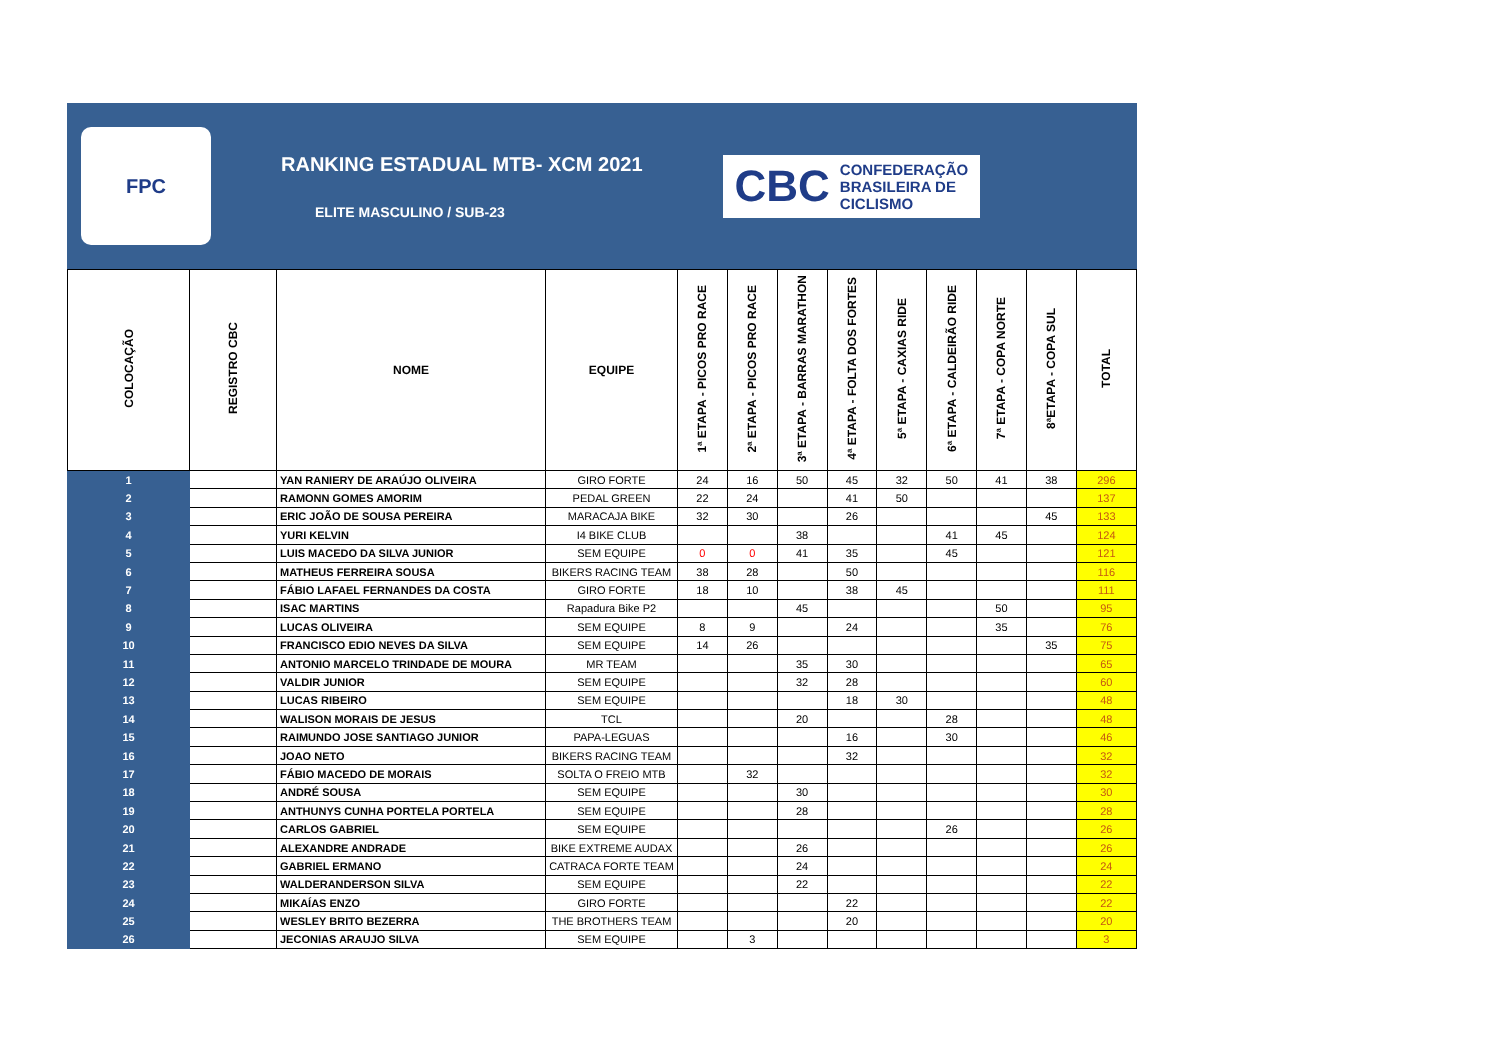FPC
RANKING ESTADUAL MTB- XCM 2021
ELITE MASCULINO / SUB-23
CBC CONFEDERAÇÃO
BRASILEIRA DE
CICLISMO
| COLOCAÇÃO | REGISTRO CBC | NOME | EQUIPE | 1ª ETAPA - PICOS PRO RACE | 2ª ETAPA - PICOS PRO RACE | 3ª ETAPA - BARRAS MARATHON | 4ª ETAPA - FOLTA DOS FORTES | 5ª ETAPA - CAXIAS RIDE | 6ª ETAPA - CALDEIRÃO RIDE | 7ª ETAPA - COPA NORTE | 8ªETAPA - COPA SUL | TOTAL |
| --- | --- | --- | --- | --- | --- | --- | --- | --- | --- | --- | --- | --- |
| 1 | | YAN RANIERY DE ARAÚJO OLIVEIRA | GIRO FORTE | 24 | 16 | 50 | 45 | 32 | 50 | 41 | 38 | 296 |
| 2 | | RAMONN GOMES AMORIM | PEDAL GREEN | 22 | 24 | | 41 | 50 | | | | 137 |
| 3 | | ERIC JOÃO DE SOUSA PEREIRA | MARACAJA BIKE | 32 | 30 | | 26 | | | | 45 | 133 |
| 4 | | YURI KELVIN | I4 BIKE CLUB | | | 38 | | | 41 | 45 | | 124 |
| 5 | | LUIS MACEDO DA SILVA JUNIOR | SEM EQUIPE | 0 | 0 | 41 | 35 | | 45 | | | 121 |
| 6 | | MATHEUS FERREIRA SOUSA | BIKERS RACING TEAM | 38 | 28 | | 50 | | | | | 116 |
| 7 | | FÁBIO LAFAEL FERNANDES DA COSTA | GIRO FORTE | 18 | 10 | | 38 | 45 | | | | 111 |
| 8 | | ISAC MARTINS | Rapadura Bike P2 | | | 45 | | | | 50 | | 95 |
| 9 | | LUCAS OLIVEIRA | SEM EQUIPE | 8 | 9 | | 24 | | | 35 | | 76 |
| 10 | | FRANCISCO EDIO NEVES DA SILVA | SEM EQUIPE | 14 | 26 | | | | | | 35 | 75 |
| 11 | | ANTONIO MARCELO TRINDADE DE MOURA | MR TEAM | | | 35 | 30 | | | | | 65 |
| 12 | | VALDIR JUNIOR | SEM EQUIPE | | | 32 | 28 | | | | | 60 |
| 13 | | LUCAS RIBEIRO | SEM EQUIPE | | | | 18 | 30 | | | | 48 |
| 14 | | WALISON MORAIS DE JESUS | TCL | | | 20 | | | 28 | | | 48 |
| 15 | | RAIMUNDO JOSE SANTIAGO JUNIOR | PAPA-LEGUAS | | | | 16 | | 30 | | | 46 |
| 16 | | JOAO NETO | BIKERS RACING TEAM | | | | 32 | | | | | 32 |
| 17 | | FÁBIO MACEDO DE MORAIS | SOLTA O FREIO MTB | | 32 | | | | | | | 32 |
| 18 | | ANDRÉ SOUSA | SEM EQUIPE | | | 30 | | | | | | 30 |
| 19 | | ANTHUNYS CUNHA PORTELA PORTELA | SEM EQUIPE | | | 28 | | | | | | 28 |
| 20 | | CARLOS GABRIEL | SEM EQUIPE | | | | | | 26 | | | 26 |
| 21 | | ALEXANDRE ANDRADE | BIKE EXTREME AUDAX | | | 26 | | | | | | 26 |
| 22 | | GABRIEL ERMANO | CATRACA FORTE TEAM | | | 24 | | | | | | 24 |
| 23 | | WALDERANDERSON SILVA | SEM EQUIPE | | | 22 | | | | | | 22 |
| 24 | | MIKAÍAS ENZO | GIRO FORTE | | | | 22 | | | | | 22 |
| 25 | | WESLEY BRITO BEZERRA | THE BROTHERS TEAM | | | | 20 | | | | | 20 |
| 26 | | JECONIAS ARAUJO SILVA | SEM EQUIPE | | 3 | | | | | | | 3 |